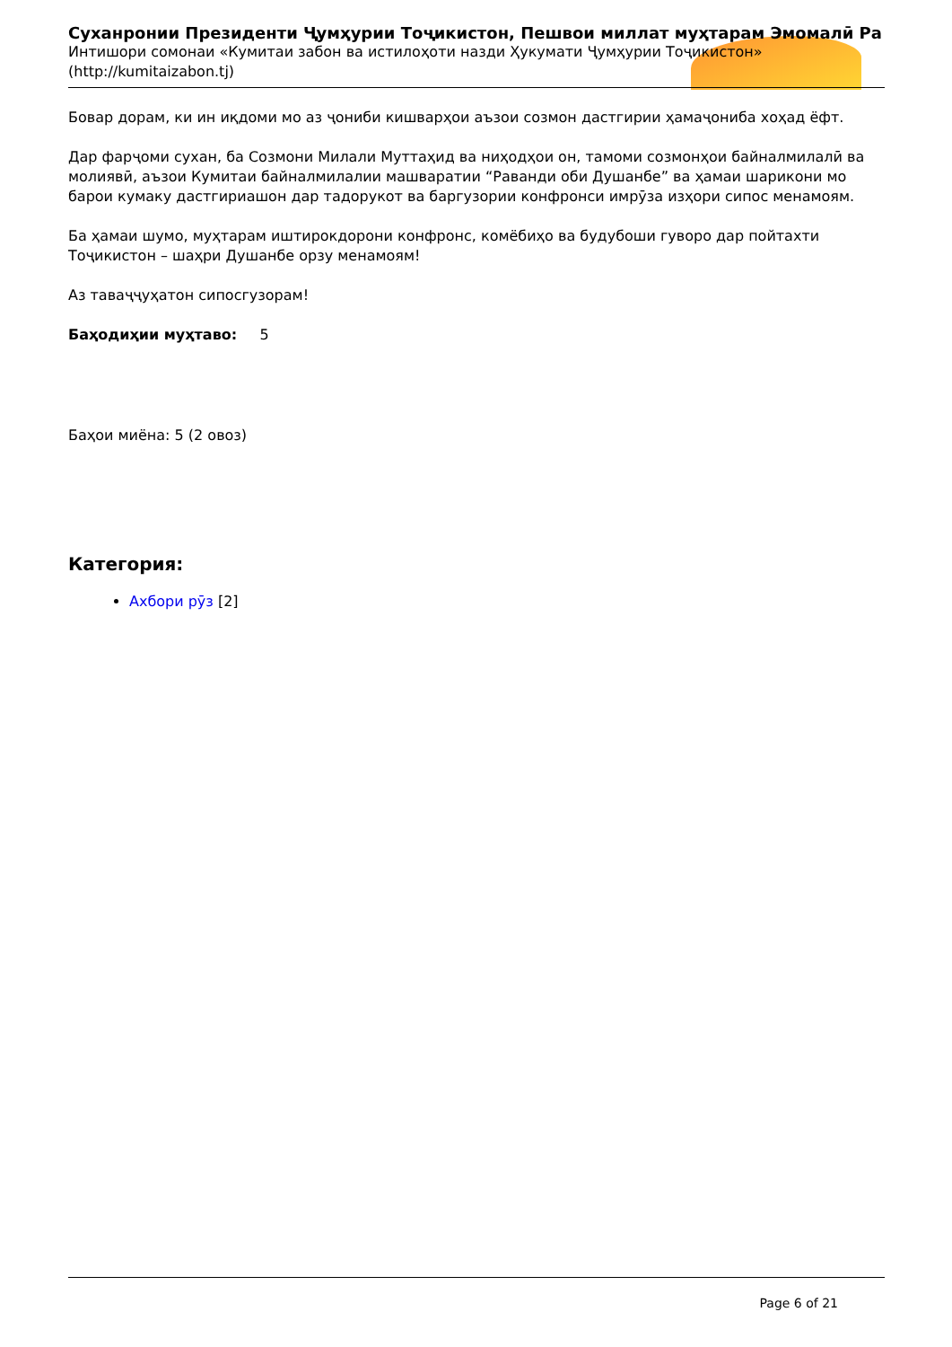Суханронии Президенти Ҷумҳурии Тоҷикистон, Пешвои миллат муҳтарам Эмомалӣ Ра
Интишори сомонаи «Кумитаи забон ва истилоҳоти назди Ҳукумати Ҷумҳурии Тоҷикистон»
(http://kumitaizabon.tj)
Бовар дорам, ки ин иқдоми мо аз ҷониби кишварҳои аъзои созмон дастгирии ҳамаҷониба хоҳад ёфт.
Дар фарҷоми сухан, ба Созмони Милали Муттаҳид ва ниҳодҳои он, тамоми созмонҳои байналмилалӣ ва молиявӣ, аъзои Кумитаи байналмилалии машваратии “Раванди оби Душанбе” ва ҳамаи шарикони мо барои кумаку дастгириашон дар тадорукот ва баргузории конфронси имрӯза изҳори сипос менамоям.
Ба ҳамаи шумо, муҳтарам иштирокдорони конфронс, комёбиҳо ва будубоши гуворо дар пойтахти Тоҷикистон – шаҳри Душанбе орзу менамоям!
Аз таваҷҷуҳатон сипосгузорам!
Баҳодиҳии муҳтаво: 5
Баҳои миёна: 5 (2 овоз)
Категория:
Ахбори рӯз [2]
Page 6 of 21